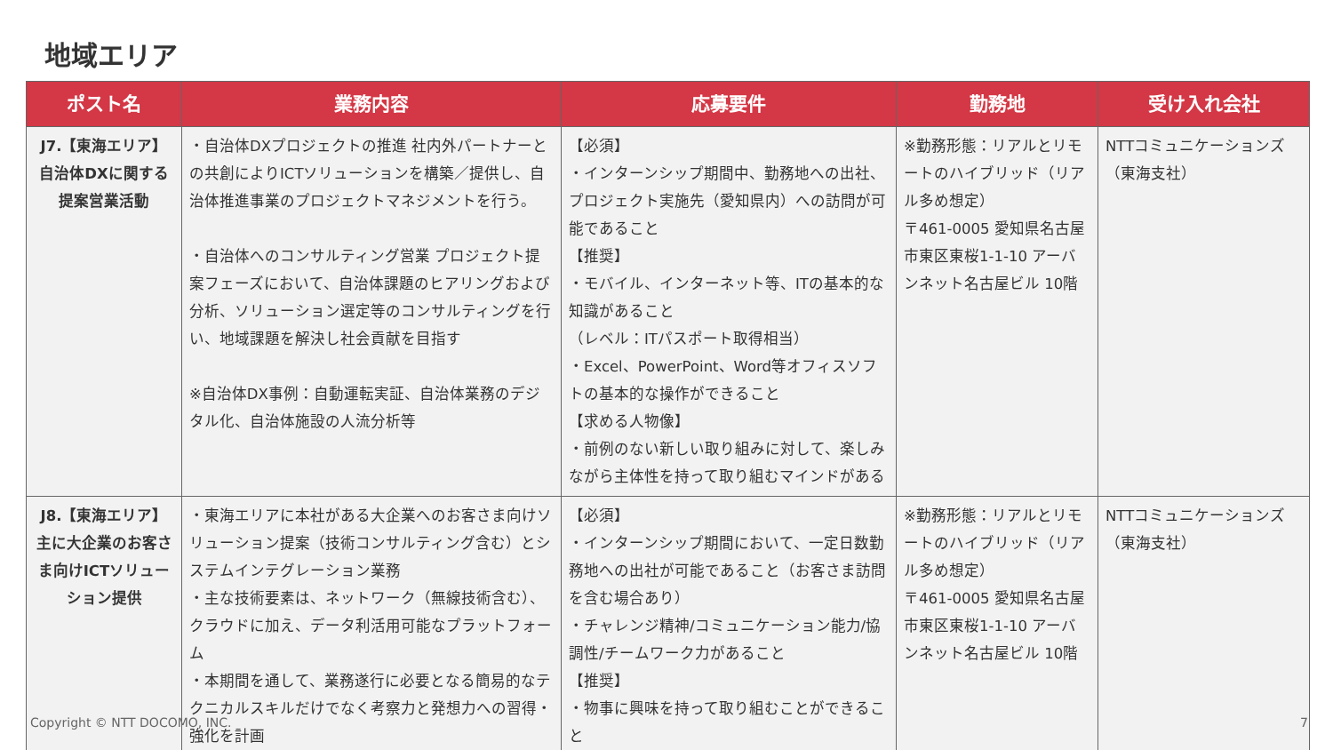地域エリア
| ポスト名 | 業務内容 | 応募要件 | 勤務地 | 受け入れ会社 |
| --- | --- | --- | --- | --- |
| J7.【東海エリア】 自治体DXに関する提案営業活動 | ・自治体DXプロジェクトの推進 社内外パートナーとの共創によりICTソリューションを構築／提供し、自治体推進事業のプロジェクトマネジメントを行う。 ・自治体へのコンサルティング営業 プロジェクト提案フェーズにおいて、自治体課題のヒアリングおよび分析、ソリューション選定等のコンサルティングを行い、地域課題を解決し社会貢献を目指す ※自治体DX事例：自動運転実証、自治体業務のデジタル化、自治体施設の人流分析等 | 【必須】 ・インターンシップ期間中、勤務地への出社、プロジェクト実施先（愛知県内）への訪問が可能であること 【推奨】 ・モバイル、インターネット等、ITの基本的な知識があること （レベル：ITパスポート取得相当） ・Excel、PowerPoint、Word等オフィスソフトの基本的な操作ができること 【求める人物像】 ・前例のない新しい取り組みに対して、楽しみながら主体性を持って取り組むマインドがある | ※勤務形態：リアルとリモートのハイブリッド（リアル多め想定） 〒461-0005 愛知県名古屋市東区東桜1-1-10 アーバンネット名古屋ビル 10階 | NTTコミュニケーションズ（東海支社） |
| J8.【東海エリア】 主に大企業のお客さま向けICTソリューション提供 | ・東海エリアに本社がある大企業へのお客さま向けソリューション提案（技術コンサルティング含む）とシステムインテグレーション業務 ・主な技術要素は、ネットワーク（無線技術含む）、クラウドに加え、データ利活用可能なプラットフォーム ・本期間を通して、業務遂行に必要となる簡易的なテクニカルスキルだけでなく考察力と発想力への習得・強化を計画 | 【必須】 ・インターンシップ期間において、一定日数勤務地への出社が可能であること（お客さま訪問を含む場合あり） ・チャレンジ精神/コミュニケーション能力/協調性/チームワーク力があること 【推奨】 ・物事に興味を持って取り組むことができること | ※勤務形態：リアルとリモートのハイブリッド（リアル多め想定） 〒461-0005 愛知県名古屋市東区東桜1-1-10 アーバンネット名古屋ビル 10階 | NTTコミュニケーションズ（東海支社） |
Copyright © NTT DOCOMO, INC. 7